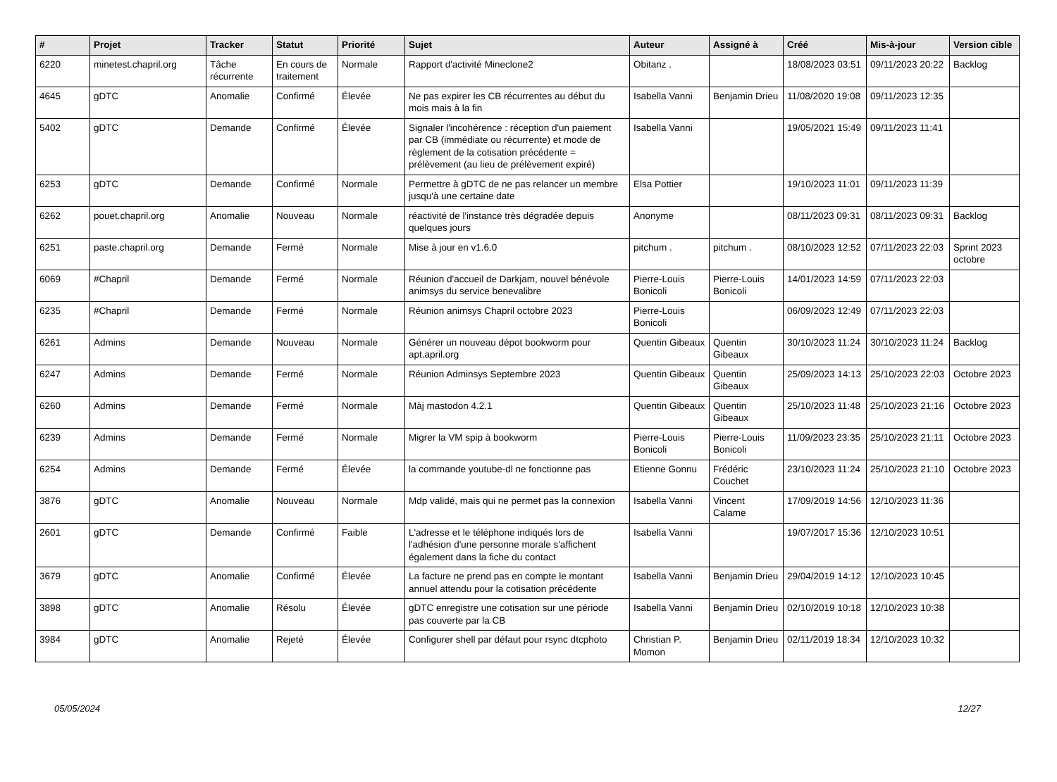| # | Projet | Tracker | Statut | Priorité | Sujet | Auteur | Assigné à | Créé | Mis-à-jour | Version cible |
| --- | --- | --- | --- | --- | --- | --- | --- | --- | --- | --- |
| 6220 | minetest.chapril.org | Tâche récurrente | En cours de traitement | Normale | Rapport d'activité Mineclone2 | Obitanz . | | 18/08/2023 03:51 | 09/11/2023 20:22 | Backlog |
| 4645 | gDTC | Anomalie | Confirmé | Élevée | Ne pas expirer les CB récurrentes au début du mois mais à la fin | Isabella Vanni | Benjamin Drieu | 11/08/2020 19:08 | 09/11/2023 12:35 | |
| 5402 | gDTC | Demande | Confirmé | Élevée | Signaler l'incohérence : réception d'un paiement par CB (immédiate ou récurrente) et mode de règlement de la cotisation précédente = prélèvement (au lieu de prélèvement expiré) | Isabella Vanni | | 19/05/2021 15:49 | 09/11/2023 11:41 | |
| 6253 | gDTC | Demande | Confirmé | Normale | Permettre à gDTC de ne pas relancer un membre jusqu'à une certaine date | Elsa Pottier | | 19/10/2023 11:01 | 09/11/2023 11:39 | |
| 6262 | pouet.chapril.org | Anomalie | Nouveau | Normale | réactivité de l'instance très dégradée depuis quelques jours | Anonyme | | 08/11/2023 09:31 | 08/11/2023 09:31 | Backlog |
| 6251 | paste.chapril.org | Demande | Fermé | Normale | Mise à jour en v1.6.0 | pitchum . | pitchum . | 08/10/2023 12:52 | 07/11/2023 22:03 | Sprint 2023 octobre |
| 6069 | #Chapril | Demande | Fermé | Normale | Réunion d'accueil de Darkjam, nouvel bénévole animsys du service benevalibre | Pierre-Louis Bonicoli | Pierre-Louis Bonicoli | 14/01/2023 14:59 | 07/11/2023 22:03 | |
| 6235 | #Chapril | Demande | Fermé | Normale | Réunion animsys Chapril octobre 2023 | Pierre-Louis Bonicoli | | 06/09/2023 12:49 | 07/11/2023 22:03 | |
| 6261 | Admins | Demande | Nouveau | Normale | Générer un nouveau dépot bookworm pour apt.april.org | Quentin Gibeaux | Quentin Gibeaux | 30/10/2023 11:24 | 30/10/2023 11:24 | Backlog |
| 6247 | Admins | Demande | Fermé | Normale | Réunion Adminsys Septembre 2023 | Quentin Gibeaux | Quentin Gibeaux | 25/09/2023 14:13 | 25/10/2023 22:03 | Octobre 2023 |
| 6260 | Admins | Demande | Fermé | Normale | Màj mastodon 4.2.1 | Quentin Gibeaux | Quentin Gibeaux | 25/10/2023 11:48 | 25/10/2023 21:16 | Octobre 2023 |
| 6239 | Admins | Demande | Fermé | Normale | Migrer la VM spip à bookworm | Pierre-Louis Bonicoli | Pierre-Louis Bonicoli | 11/09/2023 23:35 | 25/10/2023 21:11 | Octobre 2023 |
| 6254 | Admins | Demande | Fermé | Élevée | la commande youtube-dl ne fonctionne pas | Etienne Gonnu | Frédéric Couchet | 23/10/2023 11:24 | 25/10/2023 21:10 | Octobre 2023 |
| 3876 | gDTC | Anomalie | Nouveau | Normale | Mdp validé, mais qui ne permet pas la connexion | Isabella Vanni | Vincent Calame | 17/09/2019 14:56 | 12/10/2023 11:36 | |
| 2601 | gDTC | Demande | Confirmé | Faible | L'adresse et le téléphone indiqués lors de l'adhésion d'une personne morale s'affichent également dans la fiche du contact | Isabella Vanni | | 19/07/2017 15:36 | 12/10/2023 10:51 | |
| 3679 | gDTC | Anomalie | Confirmé | Élevée | La facture ne prend pas en compte le montant annuel attendu pour la cotisation précédente | Isabella Vanni | Benjamin Drieu | 29/04/2019 14:12 | 12/10/2023 10:45 | |
| 3898 | gDTC | Anomalie | Résolu | Élevée | gDTC enregistre une cotisation sur une période pas couverte par la CB | Isabella Vanni | Benjamin Drieu | 02/10/2019 10:18 | 12/10/2023 10:38 | |
| 3984 | gDTC | Anomalie | Rejeté | Élevée | Configurer shell par défaut pour rsync dtcphoto | Christian P. Momon | Benjamin Drieu | 02/11/2019 18:34 | 12/10/2023 10:32 | |
05/05/2024 12/27